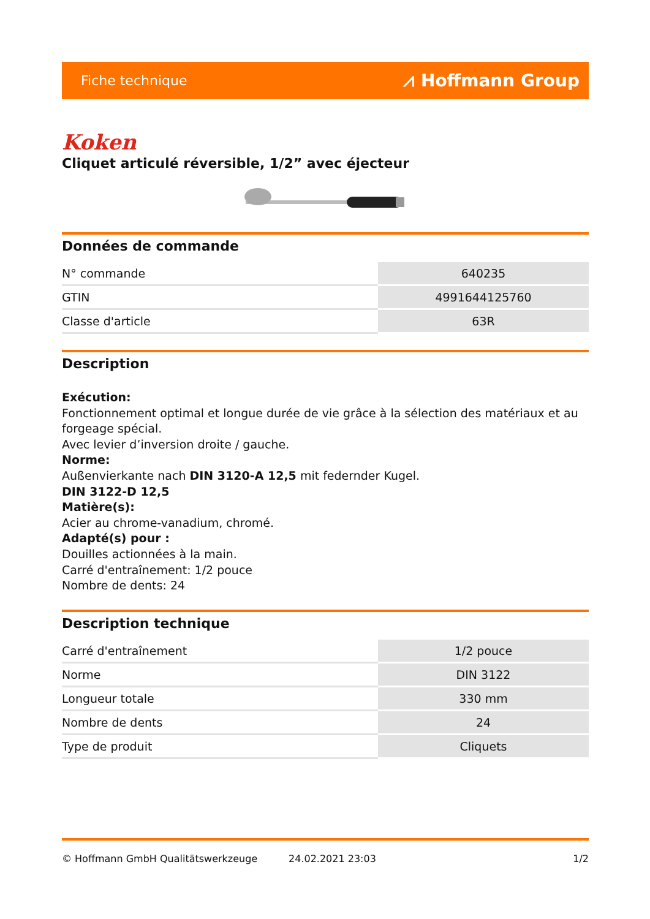Fiche technique ⩘ Hoffmann Group
Koken
Cliquet articulé réversible, 1/2” avec éjecteur
Données de commande
| N° commande | 640235 |
| GTIN | 4991644125760 |
| Classe d'article | 63R |
Description
Exécution:
Fonctionnement optimal et longue durée de vie grâce à la sélection des matériaux et au forgeage spécial.
Avec levier d’inversion droite / gauche.
Norme:
Außenvierkante nach DIN 3120-A 12,5 mit federnder Kugel.
DIN 3122-D 12,5
Matière(s):
Acier au chrome-vanadium, chromé.
Adapté(s) pour :
Douilles actionnées à la main.
Carré d'entraînement: 1/2 pouce
Nombre de dents: 24
Description technique
| Carré d'entraînement | 1/2 pouce |
| Norme | DIN 3122 |
| Longueur totale | 330 mm |
| Nombre de dents | 24 |
| Type de produit | Cliquets |
© Hoffmann GmbH Qualitätswerkzeuge 24.02.2021 23:03 1/2